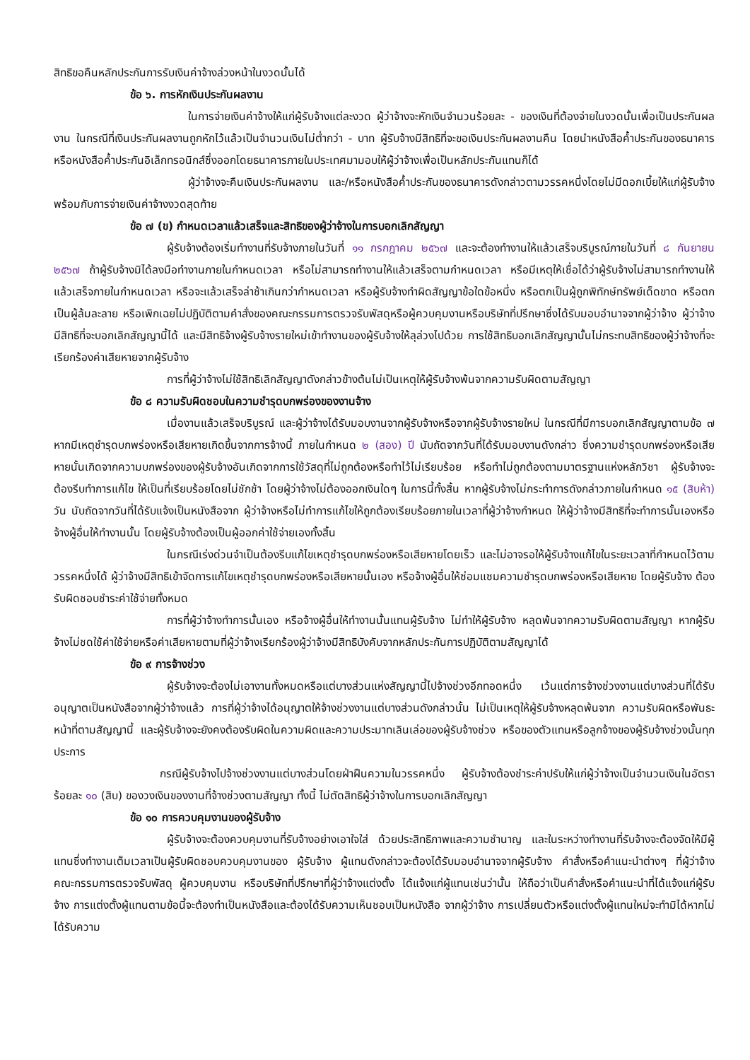สิทธิขอคืนหลักประกันการรับเงินค่าจ้างล่วงหน้าในงวดนั้นได้
ข้อ ๖. การหักเงินประกันผลงาน
ในการจ่ายเงินค่าจ้างให้แก่ผู้รับจ้างแต่ละงวด ผู้ว่าจ้างจะหักเงินจำนวนร้อยละ - ของเงินที่ต้องจ่ายในงวดนั้นเพื่อเป็นประกันผลงาน ในกรณีที่เงินประกันผลงานถูกหักไว้แล้วเป็นจำนวนเงินไม่ต่ำกว่า - บาท ผู้รับจ้างมีสิทธิที่จะขอเงินประกันผลงานคืน โดยนำหนังสือค้ำประกันของธนาคารหรือหนังสือค้ำประกันอิเล็กทรอนิกส์ซึ่งออกโดยธนาคารภายในประเทศมามอบให้ผู้ว่าจ้างเพื่อเป็นหลักประกันแทนก็ได้
ผู้ว่าจ้างจะคืนเงินประกันผลงาน และ/หรือหนังสือค้ำประกันของธนาคารดังกล่าวตามวรรคหนึ่งโดยไม่มีดอกเบี้ยให้แก่ผู้รับจ้างพร้อมกับการจ่ายเงินค่าจ้างงวดสุดท้าย
ข้อ ๗ (ข) กำหนดเวลาแล้วเสร็จและสิทธิของผู้ว่าจ้างในการบอกเลิกสัญญา
ผู้รับจ้างต้องเริ่มทำงานที่รับจ้างภายในวันที่ ๑๑ กรกฎาคม ๒๕๖๗ และจะต้องทำงานให้แล้วเสร็จบริบูรณ์ภายในวันที่ ๘ กันยายน ๒๕๖๗ ถ้าผู้รับจ้างมิได้ลงมือทำงานภายในกำหนดเวลา หรือไม่สามารถทำงานให้แล้วเสร็จตามกำหนดเวลา หรือมีเหตุให้เชื่อได้ว่าผู้รับจ้างไม่สามารถทำงานให้แล้วเสร็จภายในกำหนดเวลา หรือจะแล้วเสร็จล่าช้าเกินกว่ากำหนดเวลา หรือผู้รับจ้างทำผิดสัญญาข้อใดข้อหนึ่ง หรือตกเป็นผู้ถูกพิทักษ์ทรัพย์เด็ดขาด หรือตกเป็นผู้ล้มละลาย หรือเพิกเฉยไม่ปฏิบัติตามคำสั่งของคณะกรรมการตรวจรับพัสดุหรือผู้ควบคุมงานหรือบริษัทที่ปรึกษาซึ่งได้รับมอบอำนาจจากผู้ว่าจ้าง ผู้ว่าจ้างมีสิทธิที่จะบอกเลิกสัญญานี้ได้ และมีสิทธิจ้างผู้รับจ้างรายใหม่เข้าทำงานของผู้รับจ้างให้ลุล่วงไปด้วย การใช้สิทธิบอกเลิกสัญญานั้นไม่กระทบสิทธิของผู้ว่าจ้างที่จะเรียกร้องค่าเสียหายจากผู้รับจ้าง
การที่ผู้ว่าจ้างไม่ใช้สิทธิเลิกสัญญาดังกล่าวข้างต้นไม่เป็นเหตุให้ผู้รับจ้างพ้นจากความรับผิดตามสัญญา
ข้อ ๘ ความรับผิดชอบในความชำรุดบกพร่องของงานจ้าง
เมื่องานแล้วเสร็จบริบูรณ์ และผู้ว่าจ้างได้รับมอบงานจากผู้รับจ้างหรือจากผู้รับจ้างรายใหม่ ในกรณีที่มีการบอกเลิกสัญญาตามข้อ ๗ หากมีเหตุชำรุดบกพร่องหรือเสียหายเกิดขึ้นจากการจ้างนี้ ภายในกำหนด ๒ (สอง) ปี นับถัดจากวันที่ได้รับมอบงานดังกล่าว ซึ่งความชำรุดบกพร่องหรือเสียหายนั้นเกิดจากความบกพร่องของผู้รับจ้างอันเกิดจากการใช้วัสดุที่ไม่ถูกต้องหรือทำไว้ไม่เรียบร้อย หรือทำไม่ถูกต้องตามมาตรฐานแห่งหลักวิชา ผู้รับจ้างจะต้องรีบทำการแก้ไข ให้เป็นที่เรียบร้อยโดยไม่ชักช้า โดยผู้ว่าจ้างไม่ต้องออกเงินใดๆ ในการนี้ทั้งสิ้น หากผู้รับจ้างไม่กระทำการดังกล่าวภายในกำหนด ๑๕ (สิบห้า) วัน นับถัดจากวันที่ได้รับแจ้งเป็นหนังสือจาก ผู้ว่าจ้างหรือไม่ทำการแก้ไขให้ถูกต้องเรียบร้อยภายในเวลาที่ผู้ว่าจ้างกำหนด ให้ผู้ว่าจ้างมีสิทธิที่จะทำการนั้นเองหรือจ้างผู้อื่นให้ทำงานนั้น โดยผู้รับจ้างต้องเป็นผู้ออกค่าใช้จ่ายเองทั้งสิ้น
ในกรณีเร่งด่วนจำเป็นต้องรีบแก้ไขเหตุชำรุดบกพร่องหรือเสียหายโดยเร็ว และไม่อาจรอให้ผู้รับจ้างแก้ไขในระยะเวลาที่กำหนดไว้ตามวรรคหนึ่งได้ ผู้ว่าจ้างมีสิทธิเข้าจัดการแก้ไขเหตุชำรุดบกพร่องหรือเสียหายนั้นเอง หรือจ้างผู้อื่นให้ซ่อมแซมความชำรุดบกพร่องหรือเสียหาย โดยผู้รับจ้าง ต้องรับผิดชอบชำระค่าใช้จ่ายทั้งหมด
การที่ผู้ว่าจ้างทำการนั้นเอง หรือจ้างผู้อื่นให้ทำงานนั้นแทนผู้รับจ้าง ไม่ทำให้ผู้รับจ้าง หลุดพ้นจากความรับผิดตามสัญญา หากผู้รับจ้างไม่ชดใช้ค่าใช้จ่ายหรือค่าเสียหายตามที่ผู้ว่าจ้างเรียกร้องผู้ว่าจ้างมีสิทธิบังคับจากหลักประกันการปฏิบัติตามสัญญาได้
ข้อ ๙ การจ้างช่วง
ผู้รับจ้างจะต้องไม่เอางานทั้งหมดหรือแต่บางส่วนแห่งสัญญานี้ไปจ้างช่วงอีกทอดหนึ่ง เว้นแต่การจ้างช่วงงานแต่บางส่วนที่ได้รับอนุญาตเป็นหนังสือจากผู้ว่าจ้างแล้ว การที่ผู้ว่าจ้างได้อนุญาตให้จ้างช่วงงานแต่บางส่วนดังกล่าวนั้น ไม่เป็นเหตุให้ผู้รับจ้างหลุดพ้นจาก ความรับผิดหรือพันธะหน้าที่ตามสัญญานี้ และผู้รับจ้างจะยังคงต้องรับผิดในความผิดและความประมาทเลินเล่อของผู้รับจ้างช่วง หรือของตัวแทนหรือลูกจ้างของผู้รับจ้างช่วงนั้นทุกประการ
กรณีผู้รับจ้างไปจ้างช่วงงานแต่บางส่วนโดยฝ่าฝืนความในวรรคหนึ่ง ผู้รับจ้างต้องชำระค่าปรับให้แก่ผู้ว่าจ้างเป็นจำนวนเงินในอัตราร้อยละ ๑๐ (สิบ) ของวงเงินของงานที่จ้างช่วงตามสัญญา ทั้งนี้ ไม่ตัดสิทธิผู้ว่าจ้างในการบอกเลิกสัญญา
ข้อ ๑๐ การควบคุมงานของผู้รับจ้าง
ผู้รับจ้างจะต้องควบคุมงานที่รับจ้างอย่างเอาใจใส่ ด้วยประสิทธิภาพและความชำนาญ และในระหว่างทำงานที่รับจ้างจะต้องจัดให้มีผู้แทนซึ่งทำงานเต็มเวลาเป็นผู้รับผิดชอบควบคุมงานของ ผู้รับจ้าง ผู้แทนดังกล่าวจะต้องได้รับมอบอำนาจจากผู้รับจ้าง คำสั่งหรือคำแนะนำต่างๆ ที่ผู้ว่าจ้าง คณะกรรมการตรวจรับพัสดุ ผู้ควบคุมงาน หรือบริษัทที่ปรึกษาที่ผู้ว่าจ้างแต่งตั้ง ได้แจ้งแก่ผู้แทนเช่นว่านั้น ให้ถือว่าเป็นคำสั่งหรือคำแนะนำที่ได้แจ้งแก่ผู้รับจ้าง การแต่งตั้งผู้แทนตามข้อนี้จะต้องทำเป็นหนังสือและต้องได้รับความเห็นชอบเป็นหนังสือ จากผู้ว่าจ้าง การเปลี่ยนตัวหรือแต่งตั้งผู้แทนใหม่จะทำมิได้หากไม่ได้รับความ